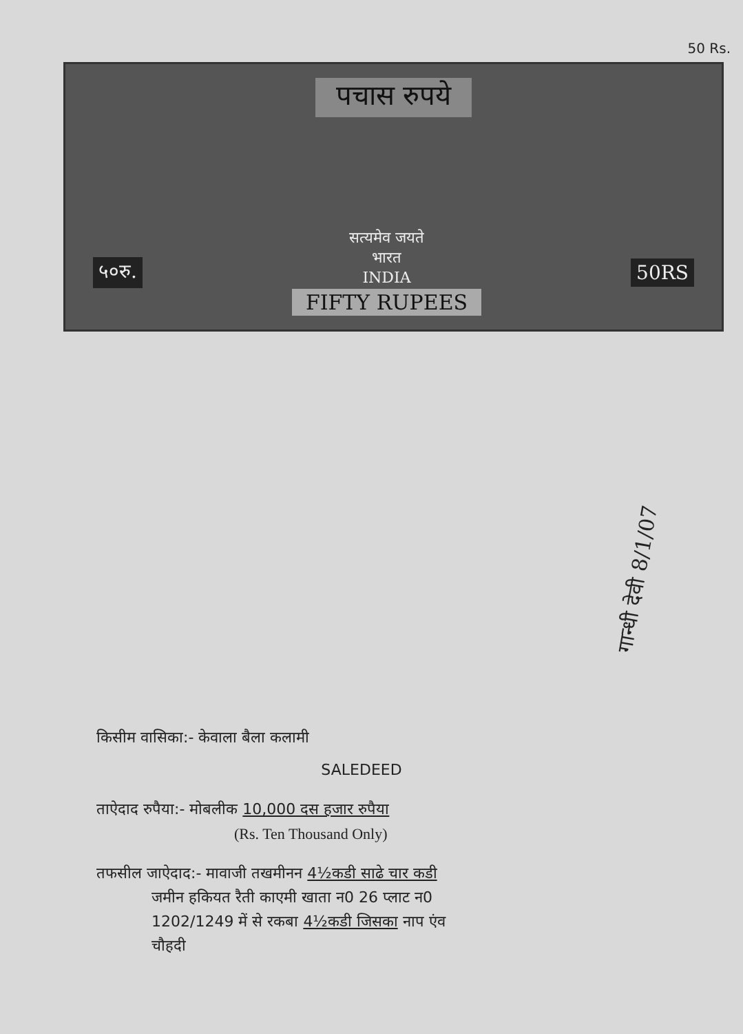50 Rs.
पचास रुपये
५०रु.
सत्यमेव जयते
भारत
INDIA
FIFTY RUPEES
50RS
गान्धी देवी 8/1/07
किसीम वासिका:- केवाला बैला कलामी
SALEDEED
ताऐदाद रुपैया:- मोबलीक 10,000 दस हजार रुपैया
(Rs. Ten Thousand Only)
तफसील जाऐदाद:- मावाजी तखमीनन 4½कडी साढे चार कडी
जमीन हकियत रैती काएमी खाता न0 26 प्लाट न0
1202/1249 में से रकबा 4½कडी जिसका नाप एंव
चौहदी